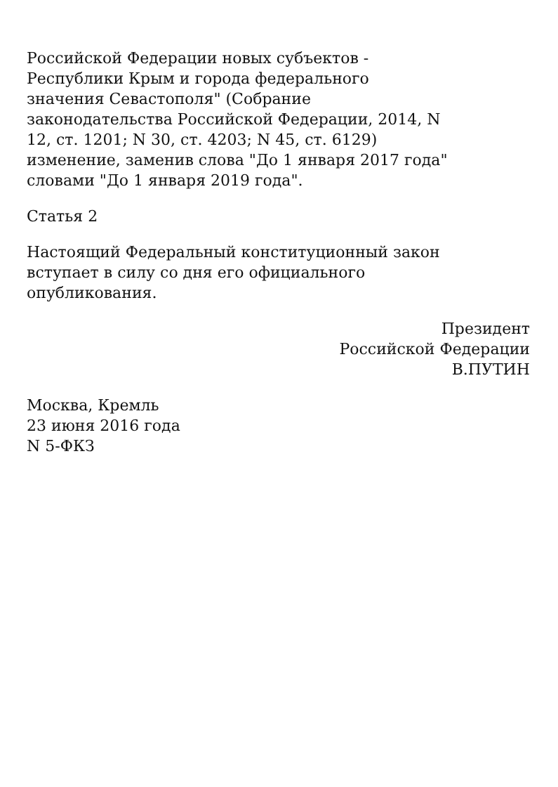Российской Федерации новых субъектов -
Республики Крым и города федерального
значения Севастополя" (Собрание
законодательства Российской Федерации, 2014, N
12, ст. 1201; N 30, ст. 4203; N 45, ст. 6129)
изменение, заменив слова "До 1 января 2017 года"
словами "До 1 января 2019 года".
Статья 2
Настоящий Федеральный конституционный закон
вступает в силу со дня его официального
опубликования.
Президент
Российской Федерации
В.ПУТИН
Москва, Кремль
23 июня 2016 года
N 5-ФКЗ